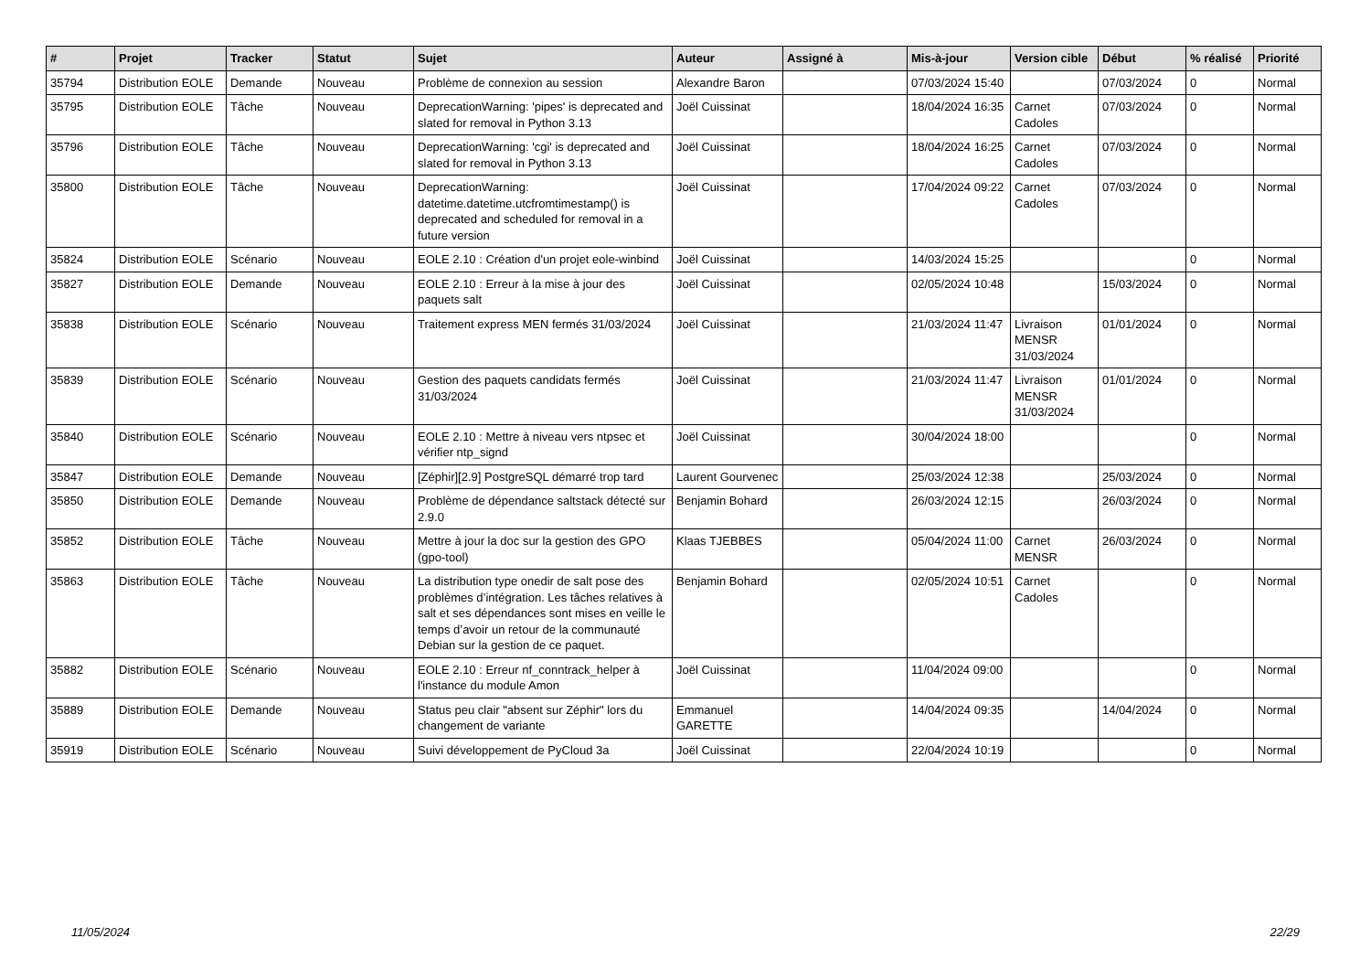| # | Projet | Tracker | Statut | Sujet | Auteur | Assigné à | Mis-à-jour | Version cible | Début | % réalisé | Priorité |
| --- | --- | --- | --- | --- | --- | --- | --- | --- | --- | --- | --- |
| 35794 | Distribution EOLE | Demande | Nouveau | Problème de connexion au session | Alexandre Baron | | 07/03/2024 15:40 | | 07/03/2024 | 0 | Normal |
| 35795 | Distribution EOLE | Tâche | Nouveau | DeprecationWarning: 'pipes' is deprecated and slated for removal in Python 3.13 | Joël Cuissinat | | 18/04/2024 16:35 | Carnet Cadoles | 07/03/2024 | 0 | Normal |
| 35796 | Distribution EOLE | Tâche | Nouveau | DeprecationWarning: 'cgi' is deprecated and slated for removal in Python 3.13 | Joël Cuissinat | | 18/04/2024 16:25 | Carnet Cadoles | 07/03/2024 | 0 | Normal |
| 35800 | Distribution EOLE | Tâche | Nouveau | DeprecationWarning: datetime.datetime.utcfromtimestamp() is deprecated and scheduled for removal in a future version | Joël Cuissinat | | 17/04/2024 09:22 | Carnet Cadoles | 07/03/2024 | 0 | Normal |
| 35824 | Distribution EOLE | Scénario | Nouveau | EOLE 2.10 : Création d'un projet eole-winbind | Joël Cuissinat | | 14/03/2024 15:25 | | | 0 | Normal |
| 35827 | Distribution EOLE | Demande | Nouveau | EOLE 2.10 : Erreur à la mise à jour des paquets salt | Joël Cuissinat | | 02/05/2024 10:48 | | 15/03/2024 | 0 | Normal |
| 35838 | Distribution EOLE | Scénario | Nouveau | Traitement express MEN fermés 31/03/2024 | Joël Cuissinat | | 21/03/2024 11:47 | Livraison MENSR 31/03/2024 | 01/01/2024 | 0 | Normal |
| 35839 | Distribution EOLE | Scénario | Nouveau | Gestion des paquets candidats fermés 31/03/2024 | Joël Cuissinat | | 21/03/2024 11:47 | Livraison MENSR 31/03/2024 | 01/01/2024 | 0 | Normal |
| 35840 | Distribution EOLE | Scénario | Nouveau | EOLE 2.10 : Mettre à niveau vers ntpsec et vérifier ntp_signd | Joël Cuissinat | | 30/04/2024 18:00 | | | 0 | Normal |
| 35847 | Distribution EOLE | Demande | Nouveau | [Zéphir][2.9] PostgreSQL démarré trop tard | Laurent Gourvenec | | 25/03/2024 12:38 | | 25/03/2024 | 0 | Normal |
| 35850 | Distribution EOLE | Demande | Nouveau | Problème de dépendance saltstack détecté sur 2.9.0 | Benjamin Bohard | | 26/03/2024 12:15 | | 26/03/2024 | 0 | Normal |
| 35852 | Distribution EOLE | Tâche | Nouveau | Mettre à jour la doc sur la gestion des GPO (gpo-tool) | Klaas TJEBBES | | 05/04/2024 11:00 | Carnet MENSR | 26/03/2024 | 0 | Normal |
| 35863 | Distribution EOLE | Tâche | Nouveau | La distribution type onedir de salt pose des problèmes d’intégration. Les tâches relatives à salt et ses dépendances sont mises en veille le temps d’avoir un retour de la communauté Debian sur la gestion de ce paquet. | Benjamin Bohard | | 02/05/2024 10:51 | Carnet Cadoles | | 0 | Normal |
| 35882 | Distribution EOLE | Scénario | Nouveau | EOLE 2.10 : Erreur nf_conntrack_helper à l'instance du module Amon | Joël Cuissinat | | 11/04/2024 09:00 | | | 0 | Normal |
| 35889 | Distribution EOLE | Demande | Nouveau | Status peu clair "absent sur Zéphir" lors du changement de variante | Emmanuel GARETTE | | 14/04/2024 09:35 | | 14/04/2024 | 0 | Normal |
| 35919 | Distribution EOLE | Scénario | Nouveau | Suivi développement de PyCloud 3a | Joël Cuissinat | | 22/04/2024 10:19 | | | 0 | Normal |
11/05/2024 22/29